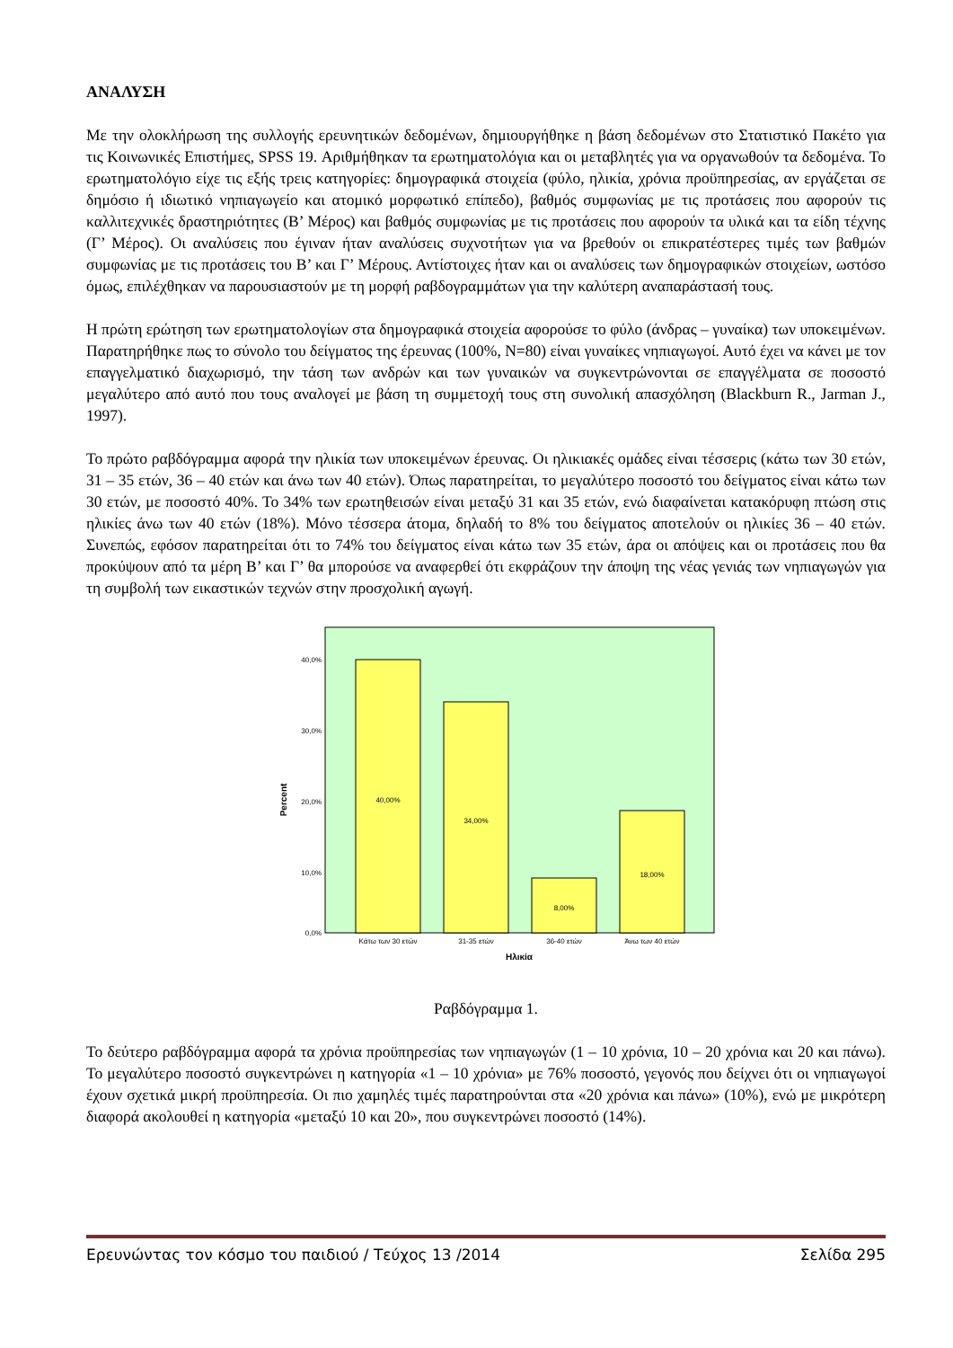ΑΝΑΛΥΣΗ
Με την ολοκλήρωση της συλλογής ερευνητικών δεδομένων, δημιουργήθηκε η βάση δεδομένων στο Στατιστικό Πακέτο για τις Κοινωνικές Επιστήμες, SPSS 19. Αριθμήθηκαν τα ερωτηματολόγια και οι μεταβλητές για να οργανωθούν τα δεδομένα. Το ερωτηματολόγιο είχε τις εξής τρεις κατηγορίες: δημογραφικά στοιχεία (φύλο, ηλικία, χρόνια προϋπηρεσίας, αν εργάζεται σε δημόσιο ή ιδιωτικό νηπιαγωγείο και ατομικό μορφωτικό επίπεδο), βαθμός συμφωνίας με τις προτάσεις που αφορούν τις καλλιτεχνικές δραστηριότητες (Β’ Μέρος) και βαθμός συμφωνίας με τις προτάσεις που αφορούν τα υλικά και τα είδη τέχνης (Γ’ Μέρος). Οι αναλύσεις που έγιναν ήταν αναλύσεις συχνοτήτων για να βρεθούν οι επικρατέστερες τιμές των βαθμών συμφωνίας με τις προτάσεις του Β’ και Γ’ Μέρους. Αντίστοιχες ήταν και οι αναλύσεις των δημογραφικών στοιχείων, ωστόσο όμως, επιλέχθηκαν να παρουσιαστούν με τη μορφή ραβδογραμμάτων για την καλύτερη αναπαράστασή τους.
Η πρώτη ερώτηση των ερωτηματολογίων στα δημογραφικά στοιχεία αφορούσε το φύλο (άνδρας – γυναίκα) των υποκειμένων. Παρατηρήθηκε πως το σύνολο του δείγματος της έρευνας (100%, Ν=80) είναι γυναίκες νηπιαγωγοί. Αυτό έχει να κάνει με τον επαγγελματικό διαχωρισμό, την τάση των ανδρών και των γυναικών να συγκεντρώνονται σε επαγγέλματα σε ποσοστό μεγαλύτερο από αυτό που τους αναλογεί με βάση τη συμμετοχή τους στη συνολική απασχόληση (Blackburn R., Jarman J., 1997).
Το πρώτο ραβδόγραμμα αφορά την ηλικία των υποκειμένων έρευνας. Οι ηλικιακές ομάδες είναι τέσσερις (κάτω των 30 ετών, 31 – 35 ετών, 36 – 40 ετών και άνω των 40 ετών). Όπως παρατηρείται, το μεγαλύτερο ποσοστό του δείγματος είναι κάτω των 30 ετών, με ποσοστό 40%. Το 34% των ερωτηθεισών είναι μεταξύ 31 και 35 ετών, ενώ διαφαίνεται κατακόρυφη πτώση στις ηλικίες άνω των 40 ετών (18%). Μόνο τέσσερα άτομα, δηλαδή το 8% του δείγματος αποτελούν οι ηλικίες 36 – 40 ετών. Συνεπώς, εφόσον παρατηρείται ότι το 74% του δείγματος είναι κάτω των 35 ετών, άρα οι απόψεις και οι προτάσεις που θα προκύψουν από τα μέρη Β’ και Γ’ θα μπορούσε να αναφερθεί ότι εκφράζουν την άποψη της νέας γενιάς των νηπιαγωγών για τη συμβολή των εικαστικών τεχνών στην προσχολική αγωγή.
40,0%
30,0%
20,0%
10,0%
0,0%
Percent
40,00%
34,00%
8,00%
18,00%
Κάτω των 30 ετών
31-35 ετών
36-40 ετών
Άνω των 40 ετών
Ηλικία
Ραβδόγραμμα 1.
Το δεύτερο ραβδόγραμμα αφορά τα χρόνια προϋπηρεσίας των νηπιαγωγών (1 – 10 χρόνια, 10 – 20 χρόνια και 20 και πάνω). Το μεγαλύτερο ποσοστό συγκεντρώνει η κατηγορία «1 – 10 χρόνια» με 76% ποσοστό, γεγονός που δείχνει ότι οι νηπιαγωγοί έχουν σχετικά μικρή προϋπηρεσία. Οι πιο χαμηλές τιμές παρατηρούνται στα «20 χρόνια και πάνω» (10%), ενώ με μικρότερη διαφορά ακολουθεί η κατηγορία «μεταξύ 10 και 20», που συγκεντρώνει ποσοστό (14%).
Ερευνώντας τον κόσμο του παιδιού / Τεύχος 13 /2014 Σελίδα 295